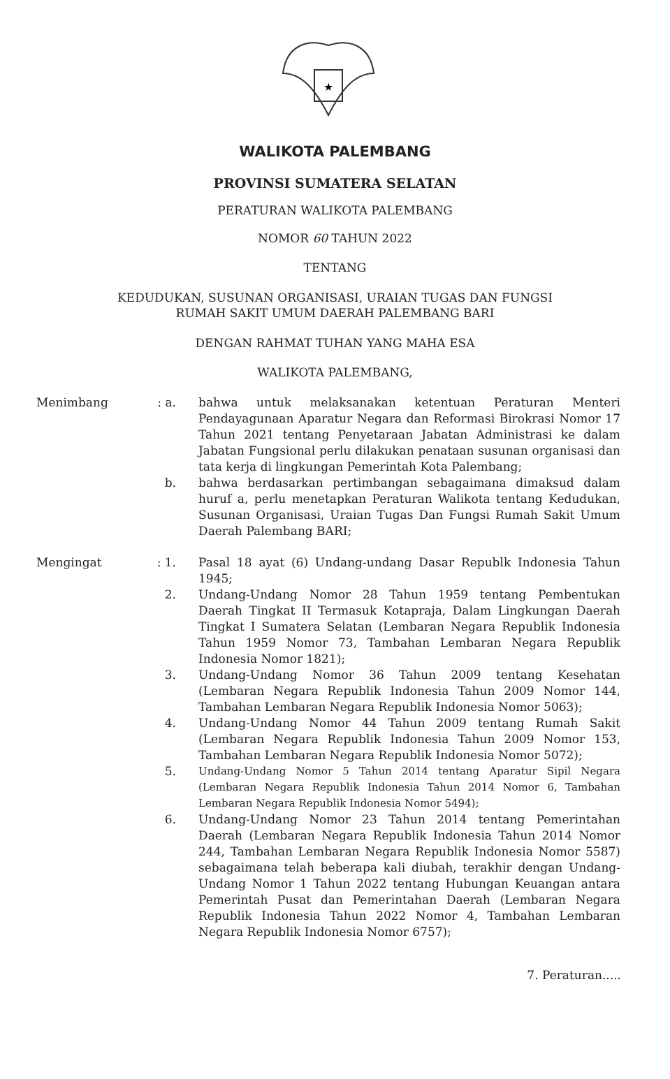★
WALIKOTA PALEMBANG
PROVINSI SUMATERA SELATAN
PERATURAN WALIKOTA PALEMBANG
NOMOR 60 TAHUN 2022
TENTANG
KEDUDUKAN, SUSUNAN ORGANISASI, URAIAN TUGAS DAN FUNGSI
RUMAH SAKIT UMUM DAERAH PALEMBANG BARI
DENGAN RAHMAT TUHAN YANG MAHA ESA
WALIKOTA PALEMBANG,
| Menimbang | : a. | bahwa untuk melaksanakan ketentuan Peraturan Menteri Pendayagunaan Aparatur Negara dan Reformasi Birokrasi Nomor 17 Tahun 2021 tentang Penyetaraan Jabatan Administrasi ke dalam Jabatan Fungsional perlu dilakukan penataan susunan organisasi dan tata kerja di lingkungan Pemerintah Kota Palembang; |
| | b. | bahwa berdasarkan pertimbangan sebagaimana dimaksud dalam huruf a, perlu menetapkan Peraturan Walikota tentang Kedudukan, Susunan Organisasi, Uraian Tugas Dan Fungsi Rumah Sakit Umum Daerah Palembang BARI; |
| Mengingat | : 1. | Pasal 18 ayat (6) Undang-undang Dasar Republk Indonesia Tahun 1945; |
| | 2. | Undang-Undang Nomor 28 Tahun 1959 tentang Pembentukan Daerah Tingkat II Termasuk Kotapraja, Dalam Lingkungan Daerah Tingkat I Sumatera Selatan (Lembaran Negara Republik Indonesia Tahun 1959 Nomor 73, Tambahan Lembaran Negara Republik Indonesia Nomor 1821); |
| | 3. | Undang-Undang Nomor 36 Tahun 2009 tentang Kesehatan (Lembaran Negara Republik Indonesia Tahun 2009 Nomor 144, Tambahan Lembaran Negara Republik Indonesia Nomor 5063); |
| | 4. | Undang-Undang Nomor 44 Tahun 2009 tentang Rumah Sakit (Lembaran Negara Republik Indonesia Tahun 2009 Nomor 153, Tambahan Lembaran Negara Republik Indonesia Nomor 5072); |
| | 5. | Undang-Undang Nomor 5 Tahun 2014 tentang Aparatur Sipil Negara (Lembaran Negara Republik Indonesia Tahun 2014 Nomor 6, Tambahan Lembaran Negara Republik Indonesia Nomor 5494); |
| | 6. | Undang-Undang Nomor 23 Tahun 2014 tentang Pemerintahan Daerah (Lembaran Negara Republik Indonesia Tahun 2014 Nomor 244, Tambahan Lembaran Negara Republik Indonesia Nomor 5587) sebagaimana telah beberapa kali diubah, terakhir dengan Undang-Undang Nomor 1 Tahun 2022 tentang Hubungan Keuangan antara Pemerintah Pusat dan Pemerintahan Daerah (Lembaran Negara Republik Indonesia Tahun 2022 Nomor 4, Tambahan Lembaran Negara Republik Indonesia Nomor 6757); |
7. Peraturan.....